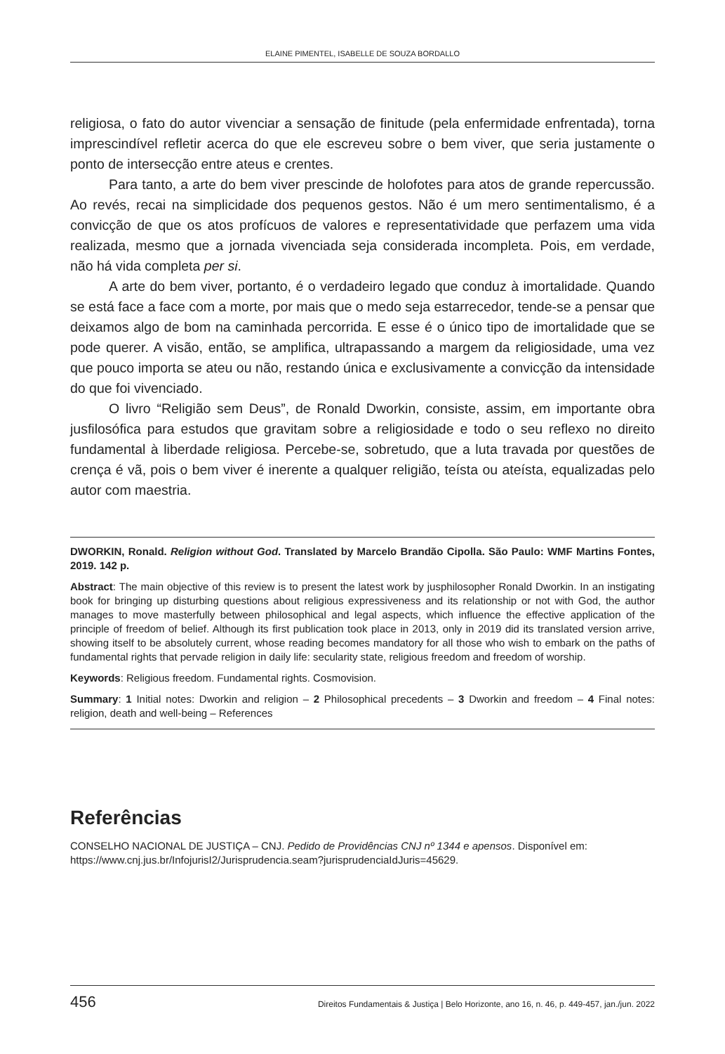ELAINE PIMENTEL, ISABELLE DE SOUZA BORDALLO
religiosa, o fato do autor vivenciar a sensação de finitude (pela enfermidade enfrentada), torna imprescindível refletir acerca do que ele escreveu sobre o bem viver, que seria justamente o ponto de intersecção entre ateus e crentes.
Para tanto, a arte do bem viver prescinde de holofotes para atos de grande repercussão. Ao revés, recai na simplicidade dos pequenos gestos. Não é um mero sentimentalismo, é a convicção de que os atos profícuos de valores e representatividade que perfazem uma vida realizada, mesmo que a jornada vivenciada seja considerada incompleta. Pois, em verdade, não há vida completa per si.
A arte do bem viver, portanto, é o verdadeiro legado que conduz à imortalidade. Quando se está face a face com a morte, por mais que o medo seja estarrecedor, tende-se a pensar que deixamos algo de bom na caminhada percorrida. E esse é o único tipo de imortalidade que se pode querer. A visão, então, se amplifica, ultrapassando a margem da religiosidade, uma vez que pouco importa se ateu ou não, restando única e exclusivamente a convicção da intensidade do que foi vivenciado.
O livro “Religião sem Deus”, de Ronald Dworkin, consiste, assim, em importante obra jusfilosófica para estudos que gravitam sobre a religiosidade e todo o seu reflexo no direito fundamental à liberdade religiosa. Percebe-se, sobretudo, que a luta travada por questões de crença é vã, pois o bem viver é inerente a qualquer religião, teísta ou ateísta, equalizadas pelo autor com maestria.
DWORKIN, Ronald. Religion without God. Translated by Marcelo Brandão Cipolla. São Paulo: WMF Martins Fontes, 2019. 142 p.
Abstract: The main objective of this review is to present the latest work by jusphilosopher Ronald Dworkin. In an instigating book for bringing up disturbing questions about religious expressiveness and its relationship or not with God, the author manages to move masterfully between philosophical and legal aspects, which influence the effective application of the principle of freedom of belief. Although its first publication took place in 2013, only in 2019 did its translated version arrive, showing itself to be absolutely current, whose reading becomes mandatory for all those who wish to embark on the paths of fundamental rights that pervade religion in daily life: secularity state, religious freedom and freedom of worship.
Keywords: Religious freedom. Fundamental rights. Cosmovision.
Summary: 1 Initial notes: Dworkin and religion – 2 Philosophical precedents – 3 Dworkin and freedom – 4 Final notes: religion, death and well-being – References
Referências
CONSELHO NACIONAL DE JUSTIÇA – CNJ. Pedido de Providências CNJ nº 1344 e apensos. Disponível em: https://www.cnj.jus.br/InfojurisI2/Jurisprudencia.seam?jurisprudenciaIdJuris=45629.
456 Direitos Fundamentais & Justiça | Belo Horizonte, ano 16, n. 46, p. 449-457, jan./jun. 2022